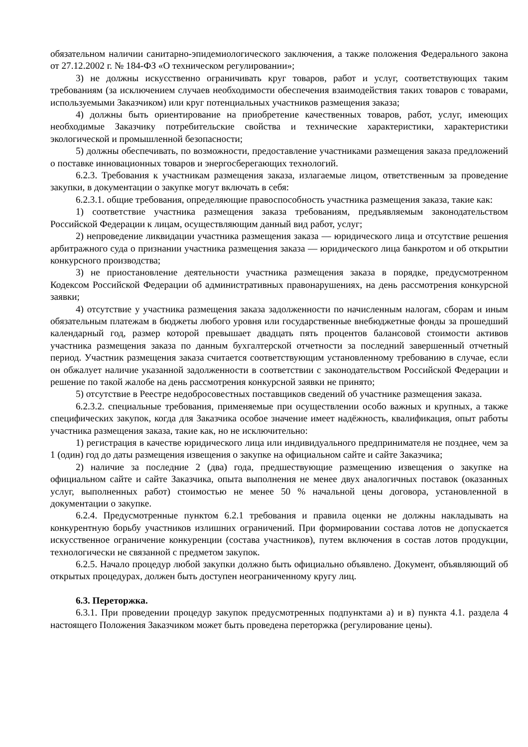обязательном наличии санитарно-эпидемиологического заключения, а также положения Федерального закона от 27.12.2002 г. № 184-ФЗ «О техническом регулировании»;
3) не должны искусственно ограничивать круг товаров, работ и услуг, соответствующих таким требованиям (за исключением случаев необходимости обеспечения взаимодействия таких товаров с товарами, используемыми Заказчиком) или круг потенциальных участников размещения заказа;
4) должны быть ориентирование на приобретение качественных товаров, работ, услуг, имеющих необходимые Заказчику потребительские свойства и технические характеристики, характеристики экологической и промышленной безопасности;
5) должны обеспечивать, по возможности, предоставление участниками размещения заказа предложений о поставке инновационных товаров и энергосберегающих технологий.
6.2.3. Требования к участникам размещения заказа, излагаемые лицом, ответственным за проведение закупки, в документации о закупке могут включать в себя:
6.2.3.1. общие требования, определяющие правоспособность участника размещения заказа, такие как:
1) соответствие участника размещения заказа требованиям, предъявляемым законодательством Российской Федерации к лицам, осуществляющим данный вид работ, услуг;
2) непроведение ликвидации участника размещения заказа — юридического лица и отсутствие решения арбитражного суда о признании участника размещения заказа — юридического лица банкротом и об открытии конкурсного производства;
3) не приостановление деятельности участника размещения заказа в порядке, предусмотренном Кодексом Российской Федерации об административных правонарушениях, на день рассмотрения конкурсной заявки;
4) отсутствие у участника размещения заказа задолженности по начисленным налогам, сборам и иным обязательным платежам в бюджеты любого уровня или государственные внебюджетные фонды за прошедший календарный год, размер которой превышает двадцать пять процентов балансовой стоимости активов участника размещения заказа по данным бухгалтерской отчетности за последний завершенный отчетный период. Участник размещения заказа считается соответствующим установленному требованию в случае, если он обжалует наличие указанной задолженности в соответствии с законодательством Российской Федерации и решение по такой жалобе на день рассмотрения конкурсной заявки не принято;
5) отсутствие в Реестре недобросовестных поставщиков сведений об участнике размещения заказа.
6.2.3.2. специальные требования, применяемые при осуществлении особо важных и крупных, а также специфических закупок, когда для Заказчика особое значение имеет надёжность, квалификация, опыт работы участника размещения заказа, такие как, но не исключительно:
1) регистрация в качестве юридического лица или индивидуального предпринимателя не позднее, чем за 1 (один) год до даты размещения извещения о закупке на официальном сайте и сайте Заказчика;
2) наличие за последние 2 (два) года, предшествующие размещению извещения о закупке на официальном сайте и сайте Заказчика, опыта выполнения не менее двух аналогичных поставок (оказанных услуг, выполненных работ) стоимостью не менее 50 % начальной цены договора, установленной в документации о закупке.
6.2.4. Предусмотренные пунктом 6.2.1 требования и правила оценки не должны накладывать на конкурентную борьбу участников излишних ограничений. При формировании состава лотов не допускается искусственное ограничение конкуренции (состава участников), путем включения в состав лотов продукции, технологически не связанной с предметом закупок.
6.2.5. Начало процедур любой закупки должно быть официально объявлено. Документ, объявляющий об открытых процедурах, должен быть доступен неограниченному кругу лиц.
6.3. Переторжка.
6.3.1. При проведении процедур закупок предусмотренных подпунктами а) и в) пункта 4.1. раздела 4 настоящего Положения Заказчиком может быть проведена переторжка (регулирование цены).